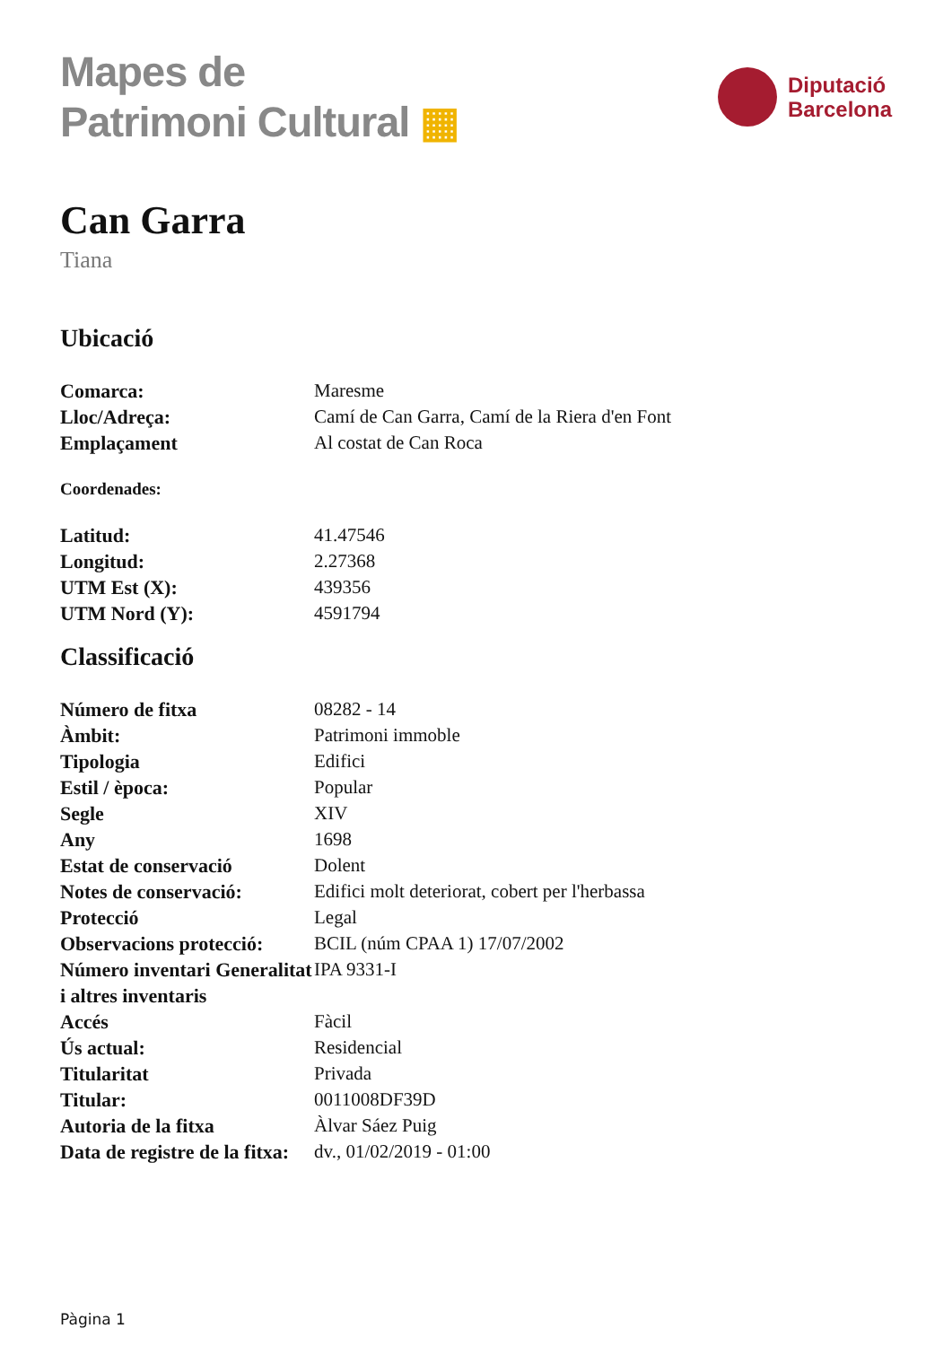Mapes de
Patrimoni Cultural ▦
Diputació
Barcelona
Can Garra
Tiana
Ubicació
| Comarca: | Maresme |
| Lloc/Adreça: | Camí de Can Garra, Camí de la Riera d'en Font |
| Emplaçament | Al costat de Can Roca |
Coordenades:
| Latitud: | 41.47546 |
| Longitud: | 2.27368 |
| UTM Est (X): | 439356 |
| UTM Nord (Y): | 4591794 |
Classificació
| Número de fitxa | 08282 - 14 |
| Àmbit: | Patrimoni immoble |
| Tipologia | Edifici |
| Estil / època: | Popular |
| Segle | XIV |
| Any | 1698 |
| Estat de conservació | Dolent |
| Notes de conservació: | Edifici molt deteriorat, cobert per l'herbassa |
| Protecció | Legal |
| Observacions protecció: | BCIL (núm CPAA 1) 17/07/2002 |
| Número inventari Generalitat i altres inventaris | IPA 9331-I |
| Accés | Fàcil |
| Ús actual: | Residencial |
| Titularitat | Privada |
| Titular: | 0011008DF39D |
| Autoria de la fitxa | Àlvar Sáez Puig |
| Data de registre de la fitxa: | dv., 01/02/2019 - 01:00 |
Pàgina 1